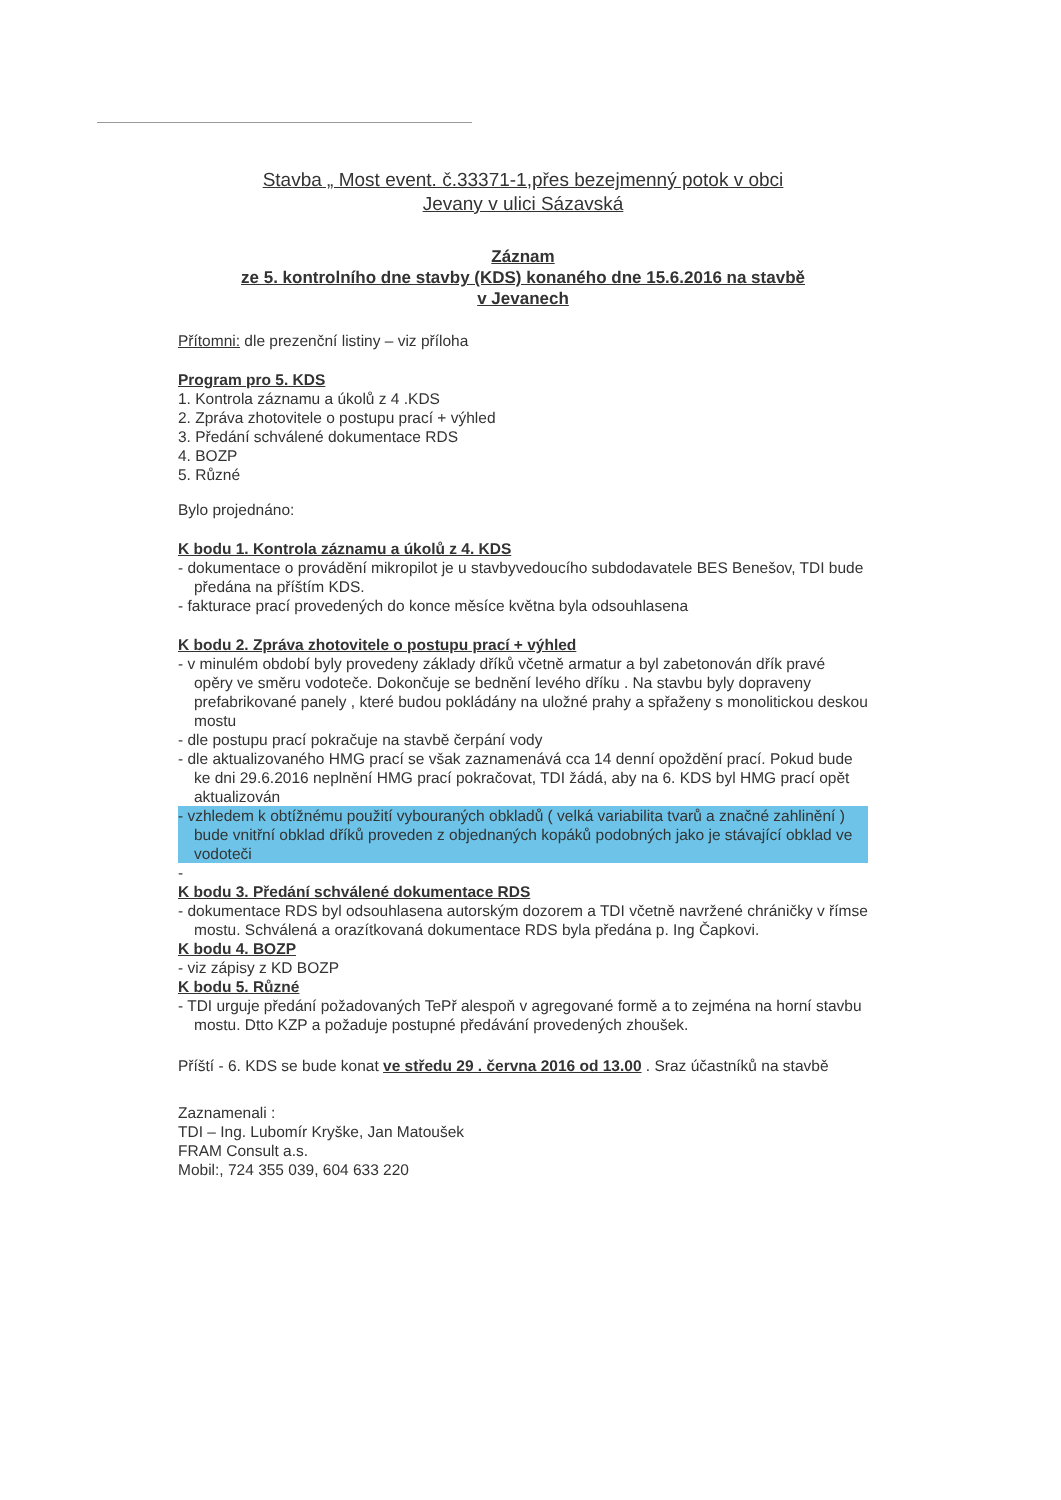Stavba „ Most event. č.33371-1,přes bezejmenný potok v obci
Jevany v ulici Sázavská
Záznam
ze 5. kontrolního dne stavby (KDS) konaného dne 15.6.2016 na stavbě
v Jevanech
Přítomni: dle prezenční listiny – viz příloha
Program pro 5. KDS
1. Kontrola záznamu a úkolů z 4 .KDS
2. Zpráva zhotovitele o postupu prací + výhled
3. Předání schválené dokumentace RDS
4. BOZP
5. Různé
Bylo projednáno:
K bodu 1. Kontrola záznamu a úkolů z 4. KDS
- dokumentace o provádění mikropilot je u stavbyvedoucího subdodavatele BES Benešov, TDI bude předána na příštím KDS.
- fakturace prací provedených do konce měsíce května byla odsouhlasena
K bodu 2. Zpráva zhotovitele o postupu prací + výhled
- v minulém období byly provedeny základy dříků včetně armatur a byl zabetonován dřík pravé opěry ve směru vodoteče. Dokončuje se bednění levého dříku . Na stavbu byly dopraveny prefabrikované panely , které budou pokládány na uložné prahy a spřaženy s monolitickou deskou mostu
- dle postupu prací pokračuje na stavbě čerpání vody
- dle aktualizovaného HMG prací se však zaznamenává cca 14 denní opoždění prací. Pokud bude ke dni 29.6.2016 neplnění HMG prací pokračovat, TDI žádá, aby na 6. KDS byl HMG prací opět aktualizován
- vzhledem k obtížnému použití vybouraných obkladů ( velká variabilita tvarů a značné zahlinění ) bude vnitřní obklad dříků proveden z objednaných kopáků podobných jako je stávající obklad ve vodoteči
-
K bodu 3. Předání schválené dokumentace RDS
- dokumentace RDS byl odsouhlasena autorským dozorem a TDI včetně navržené chráničky v římse mostu. Schválená a orazítkovaná dokumentace RDS byla předána p. Ing Čapkovi.
K bodu 4. BOZP
- viz zápisy z KD BOZP
K bodu 5. Různé
- TDI urguje předání požadovaných TePř alespoň v agregované formě a to zejména na horní stavbu mostu. Dtto KZP a požaduje postupné předávání provedených zhoušek.
Příští - 6. KDS se bude konat ve středu 29 . června 2016 od 13.00 . Sraz účastníků na stavbě
Zaznamenali :
TDI – Ing. Lubomír Kryške, Jan Matoušek
FRAM Consult a.s.
Mobil:, 724 355 039, 604 633 220